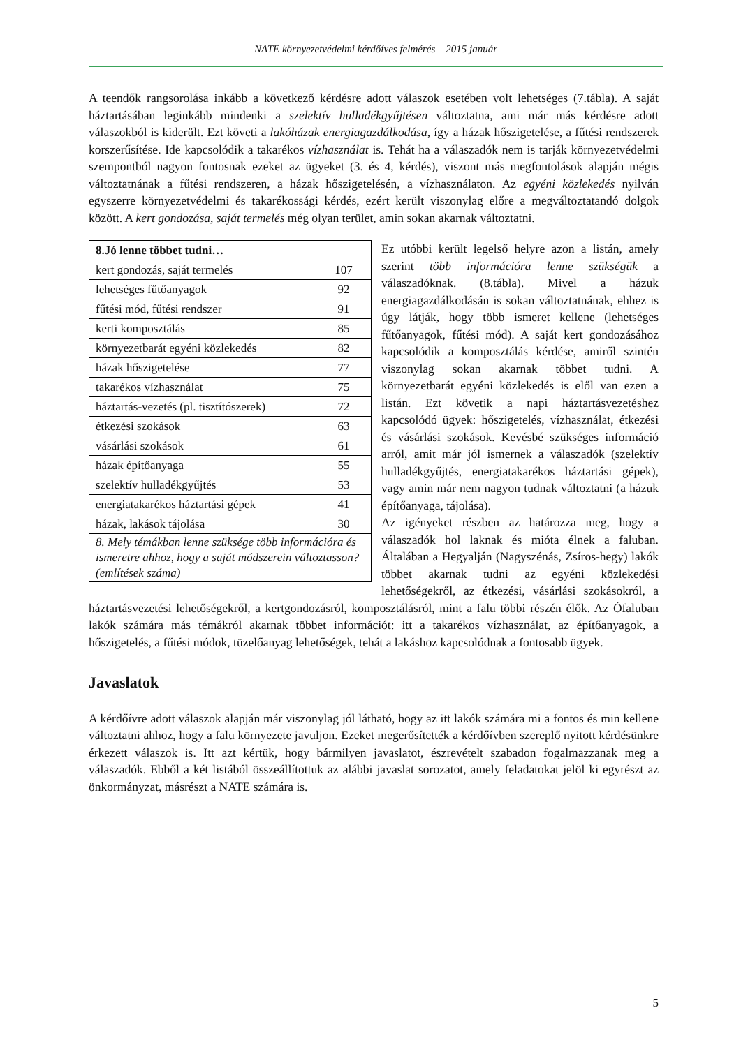NATE környezetvédelmi kérdőíves felmérés – 2015 január
A teendők rangsorolása inkább a következő kérdésre adott válaszok esetében volt lehetséges (7.tábla). A saját háztartásában leginkább mindenki a szelektív hulladékgyűjtésen változtatna, ami már más kérdésre adott válaszokból is kiderült. Ezt követi a lakóházak energiagazdálkodása, így a házak hőszigetelése, a fűtési rendszerek korszerűsítése. Ide kapcsolódik a takarékos vízhasználat is. Tehát ha a válaszadók nem is tarják környezetvédelmi szempontból nagyon fontosnak ezeket az ügyeket (3. és 4, kérdés), viszont más megfontolások alapján mégis változtatnának a fűtési rendszeren, a házak hőszigetelésén, a vízhasználaton. Az egyéni közlekedés nyilván egyszerre környezetvédelmi és takarékossági kérdés, ezért került viszonylag előre a megváltoztatandó dolgok között. A kert gondozása, saját termelés még olyan terület, amin sokan akarnak változtatni.
| 8.Jó lenne többet tudni… | |
| --- | --- |
| kert gondozás, saját termelés | 107 |
| lehetséges fűtőanyagok | 92 |
| fűtési mód, fűtési rendszer | 91 |
| kerti komposztálás | 85 |
| környezetbarát egyéni közlekedés | 82 |
| házak hőszigetelése | 77 |
| takarékos vízhasználat | 75 |
| háztartás-vezetés (pl. tisztítószerek) | 72 |
| étkezési szokások | 63 |
| vásárlási szokások | 61 |
| házak építőanyaga | 55 |
| szelektív hulladékgyűjtés | 53 |
| energiatakarékos háztartási gépek | 41 |
| házak, lakások tájolása | 30 |
| 8. Mely témákban lenne szüksége több információra és ismeretre ahhoz, hogy a saját módszerein változtasson? (említések száma) | |
Ez utóbbi került legelső helyre azon a listán, amely szerint több információra lenne szükségük a válaszadóknak. (8.tábla). Mivel a házuk energiagazdálkodásán is sokan változtatnának, ehhez is úgy látják, hogy több ismeret kellene (lehetséges fűtőanyagok, fűtési mód). A saját kert gondozásához kapcsolódik a komposztálás kérdése, amiről szintén viszonylag sokan akarnak többet tudni. A környezetbarát egyéni közlekedés is elől van ezen a listán. Ezt követik a napi háztartásvezetéshez kapcsolódó ügyek: hőszigetelés, vízhasználat, étkezési és vásárlási szokások. Kevésbé szükséges információ arról, amit már jól ismernek a válaszadók (szelektív hulladékgyűjtés, energiatakarékos háztartási gépek), vagy amin már nem nagyon tudnak változtatni (a házuk építőanyaga, tájolása).
Az igényeket részben az határozza meg, hogy a válaszadók hol laknak és mióta élnek a faluban. Általában a Hegyalján (Nagyszénás, Zsíros-hegy) lakók többet akarnak tudni az egyéni közlekedési lehetőségekről, az étkezési, vásárlási szokásokról, a háztartásvezetési lehetőségekről, a kertgondozásról, komposztálásról, mint a falu többi részén élők. Az Ófaluban lakók számára más témákról akarnak többet információt: itt a takarékos vízhasználat, az építőanyagok, a hőszigetelés, a fűtési módok, tüzelőanyag lehetőségek, tehát a lakáshoz kapcsolódnak a fontosabb ügyek.
Javaslatok
A kérdőívre adott válaszok alapján már viszonylag jól látható, hogy az itt lakók számára mi a fontos és min kellene változtatni ahhoz, hogy a falu környezete javuljon. Ezeket megerősítették a kérdőívben szereplő nyitott kérdésünkre érkezett válaszok is. Itt azt kértük, hogy bármilyen javaslatot, észrevételt szabadon fogalmazzanak meg a válaszadók. Ebből a két listából összeállítottuk az alábbi javaslat sorozatot, amely feladatokat jelöl ki egyrészt az önkormányzat, másrészt a NATE számára is.
5